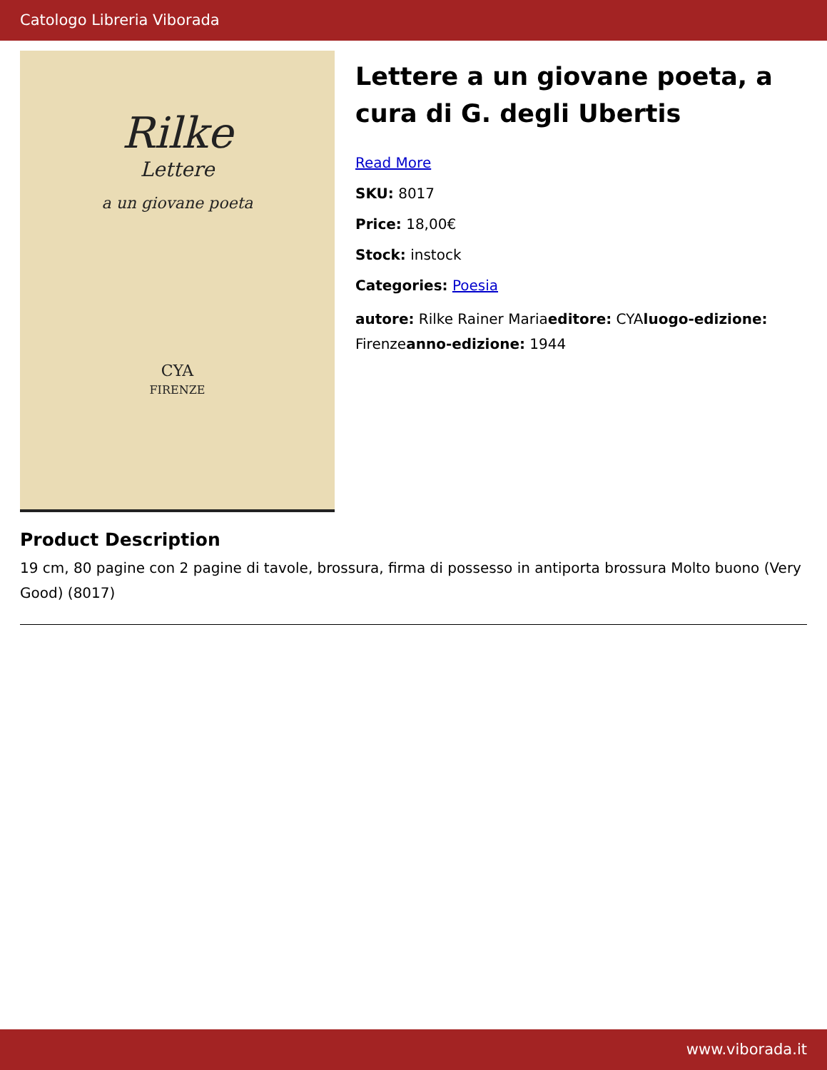Catologo Libreria Viborada
Rilke
Lettere
a un giovane poeta
CYA
FIRENZE
Lettere a un giovane poeta, a cura di G. degli Ubertis
Read More
SKU: 8017
Price: 18,00€
Stock: instock
Categories: Poesia
autore: Rilke Rainer Mariaeditore: CYAluogo-edizione: Firenzeanno-edizione: 1944
Product Description
19 cm, 80 pagine con 2 pagine di tavole, brossura, firma di possesso in antiporta brossura Molto buono (Very Good) (8017)
www.viborada.it